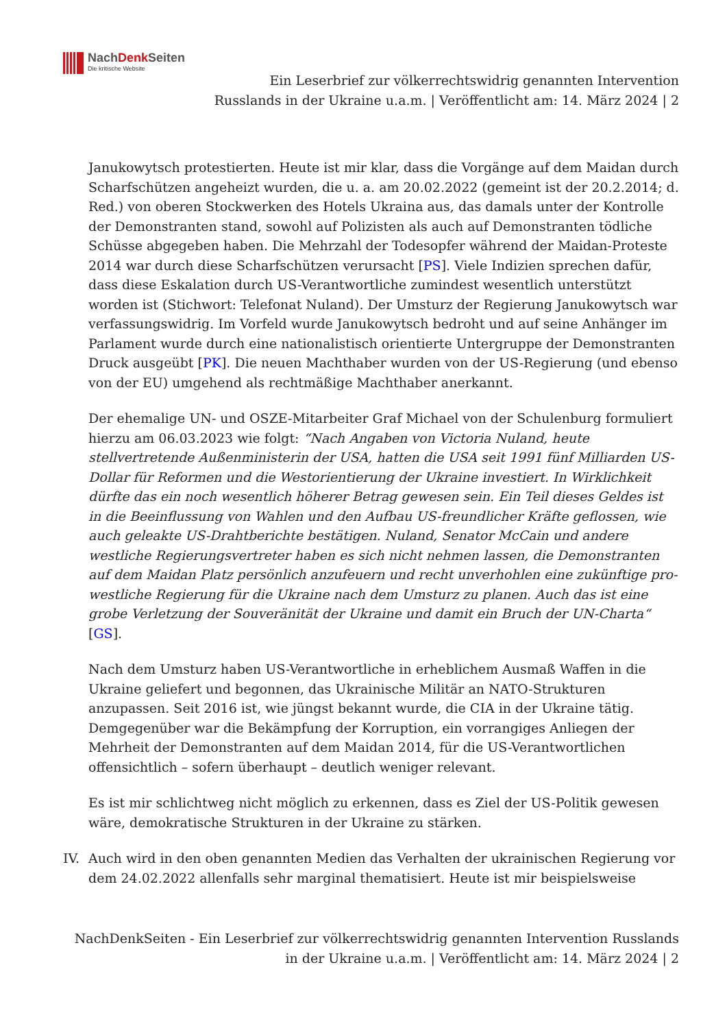NachDenk Seiten
Die kritische Website
Ein Leserbrief zur völkerrechtswidrig genannten Intervention Russlands in der Ukraine u.a.m. | Veröffentlicht am: 14. März 2024 | 2
Janukowytsch protestierten. Heute ist mir klar, dass die Vorgänge auf dem Maidan durch Scharfschützen angeheizt wurden, die u. a. am 20.02.2022 (gemeint ist der 20.2.2014; d. Red.) von oberen Stockwerken des Hotels Ukraina aus, das damals unter der Kontrolle der Demonstranten stand, sowohl auf Polizisten als auch auf Demonstranten tödliche Schüsse abgegeben haben. Die Mehrzahl der Todesopfer während der Maidan-Proteste 2014 war durch diese Scharfschützen verursacht [PS]. Viele Indizien sprechen dafür, dass diese Eskalation durch US-Verantwortliche zumindest wesentlich unterstützt worden ist (Stichwort: Telefonat Nuland). Der Umsturz der Regierung Janukowytsch war verfassungswidrig. Im Vorfeld wurde Janukowytsch bedroht und auf seine Anhänger im Parlament wurde durch eine nationalistisch orientierte Untergruppe der Demonstranten Druck ausgeübt [PK]. Die neuen Machthaber wurden von der US-Regierung (und ebenso von der EU) umgehend als rechtmäßige Machthaber anerkannt.
Der ehemalige UN- und OSZE-Mitarbeiter Graf Michael von der Schulenburg formuliert hierzu am 06.03.2023 wie folgt: “Nach Angaben von Victoria Nuland, heute stellvertretende Außenministerin der USA, hatten die USA seit 1991 fünf Milliarden US-Dollar für Reformen und die Westorientierung der Ukraine investiert. In Wirklichkeit dürfte das ein noch wesentlich höherer Betrag gewesen sein. Ein Teil dieses Geldes ist in die Beeinflussung von Wahlen und den Aufbau US-freundlicher Kräfte geflossen, wie auch geleakte US-Drahtberichte bestätigen. Nuland, Senator McCain und andere westliche Regierungsvertreter haben es sich nicht nehmen lassen, die Demonstranten auf dem Maidan Platz persönlich anzufeuern und recht unverhohlen eine zukünftige pro-westliche Regierung für die Ukraine nach dem Umsturz zu planen. Auch das ist eine grobe Verletzung der Souveränität der Ukraine und damit ein Bruch der UN-Charta“ [GS].
Nach dem Umsturz haben US-Verantwortliche in erheblichem Ausmaß Waffen in die Ukraine geliefert und begonnen, das Ukrainische Militär an NATO-Strukturen anzupassen. Seit 2016 ist, wie jüngst bekannt wurde, die CIA in der Ukraine tätig. Demgegenüber war die Bekämpfung der Korruption, ein vorrangiges Anliegen der Mehrheit der Demonstranten auf dem Maidan 2014, für die US-Verantwortlichen offensichtlich – sofern überhaupt – deutlich weniger relevant.
Es ist mir schlichtweg nicht möglich zu erkennen, dass es Ziel der US-Politik gewesen wäre, demokratische Strukturen in der Ukraine zu stärken.
IV. Auch wird in den oben genannten Medien das Verhalten der ukrainischen Regierung vor dem 24.02.2022 allenfalls sehr marginal thematisiert. Heute ist mir beispielsweise
NachDenkSeiten - Ein Leserbrief zur völkerrechtswidrig genannten Intervention Russlands in der Ukraine u.a.m. | Veröffentlicht am: 14. März 2024 | 2